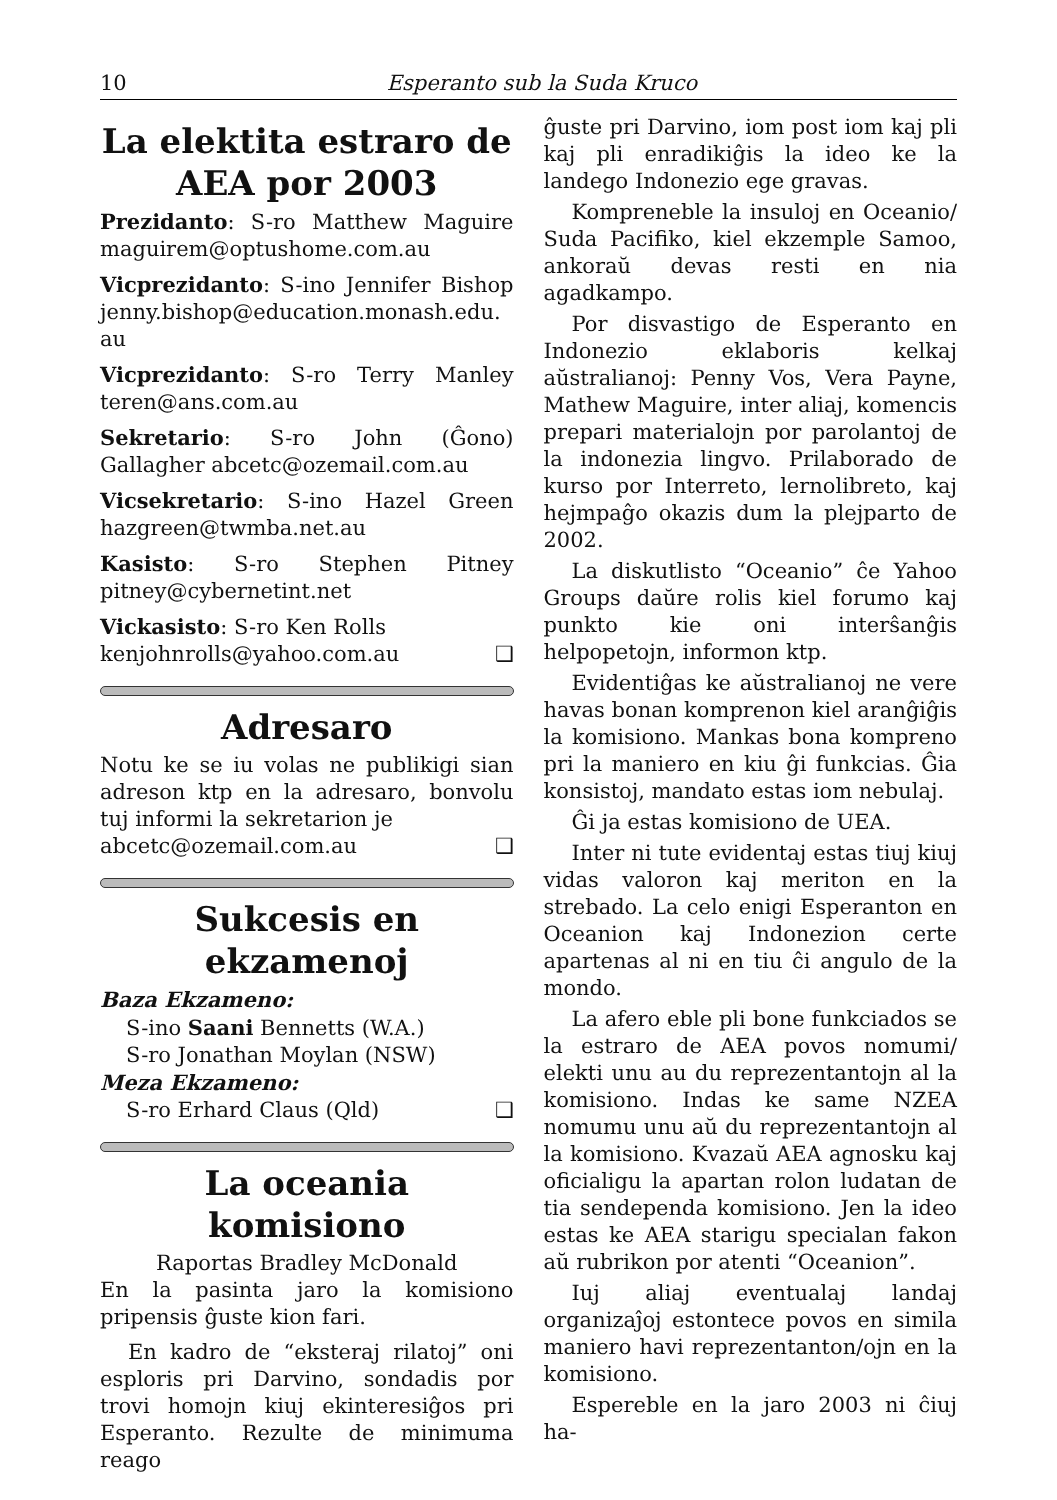10 Esperanto sub la Suda Kruco
La elektita estraro de AEA por 2003
Prezidanto: S-ro Matthew Maguire maguirem@optushome.com.au
Vicprezidanto: S-ino Jennifer Bishop jenny.bishop@education.monash.edu. au
Vicprezidanto: S-ro Terry Manley teren@ans.com.au
Sekretario: S-ro John (Ĝono) Gallagher abcetc@ozemail.com.au
Vicsekretario: S-ino Hazel Green hazgreen@twmba.net.au
Kasisto: S-ro Stephen Pitney pitney@cybernetint.net
Vickasisto: S-ro Ken Rolls
kenjohnrolls@yahoo.com.au ❑
Adresaro
Notu ke se iu volas ne publikigi sian adreson ktp en la adresaro, bonvolu tuj informi la sekretarion je
abcetc@ozemail.com.au ❑
Sukcesis en ekzamenoj
Baza Ekzameno:
S-ino Saani Bennetts (W.A.)
S-ro Jonathan Moylan (NSW)
Meza Ekzameno:
S-ro Erhard Claus (Qld) ❑
La oceania komisiono
Raportas Bradley McDonald
En la pasinta jaro la komisiono pripensis ĝuste kion fari.
En kadro de “eksteraj rilatoj” oni esploris pri Darvino, sondadis por trovi homojn kiuj ekinteresiĝos pri Esperanto. Rezulte de minimuma reago
ĝuste pri Darvino, iom post iom kaj pli kaj pli enradikiĝis la ideo ke la landego Indonezio ege gravas.
Kompreneble la insuloj en Oceanio/ Suda Pacifiko, kiel ekzemple Samoo, ankoraŭ devas resti en nia agadkampo.
Por disvastigo de Esperanto en Indonezio eklaboris kelkaj aŭstralianoj: Penny Vos, Vera Payne, Mathew Maguire, inter aliaj, komencis prepari materialojn por parolantoj de la indonezia lingvo. Prilaborado de kurso por Interreto, lernolibreto, kaj hejmpaĝo okazis dum la plejparto de 2002.
La diskutlisto “Oceanio” ĉe Yahoo Groups daŭre rolis kiel forumo kaj punkto kie oni interŝanĝis helpopetojn, informon ktp.
Evidentiĝas ke aŭstralianoj ne vere havas bonan komprenon kiel aranĝiĝis la komisiono. Mankas bona komprenο pri la maniero en kiu ĝi funkcias. Ĝia konsistoj, mandato estas iom nebulaj.
Ĝi ja estas komisiono de UEA.
Inter ni tute evidentaj estas tiuj kiuj vidas valoron kaj meriton en la strebado. La celo enigi Esperanton en Oceanion kaj Indonezion certe apartenas al ni en tiu ĉi angulo de la mondo.
La afero eble pli bone funkciados se la estraro de AEA povos nomumi/ elekti unu au du reprezentantojn al la komisiono. Indas ke same NZEA nomumu unu aŭ du reprezentantojn al la komisiono. Kvazaŭ AEA agnosku kaj oficialigu la apartan rolon ludatan de tia sendependa komisiono. Jen la ideo estas ke AEA starigu specialan fakon aŭ rubrikon por atenti “Oceanion”.
Iuj aliaj eventualaj landaj organizaĵoj estontece povos en simila maniero havi reprezentanton/ojn en la komisiono.
Espereble en la jaro 2003 ni ĉiuj ha-